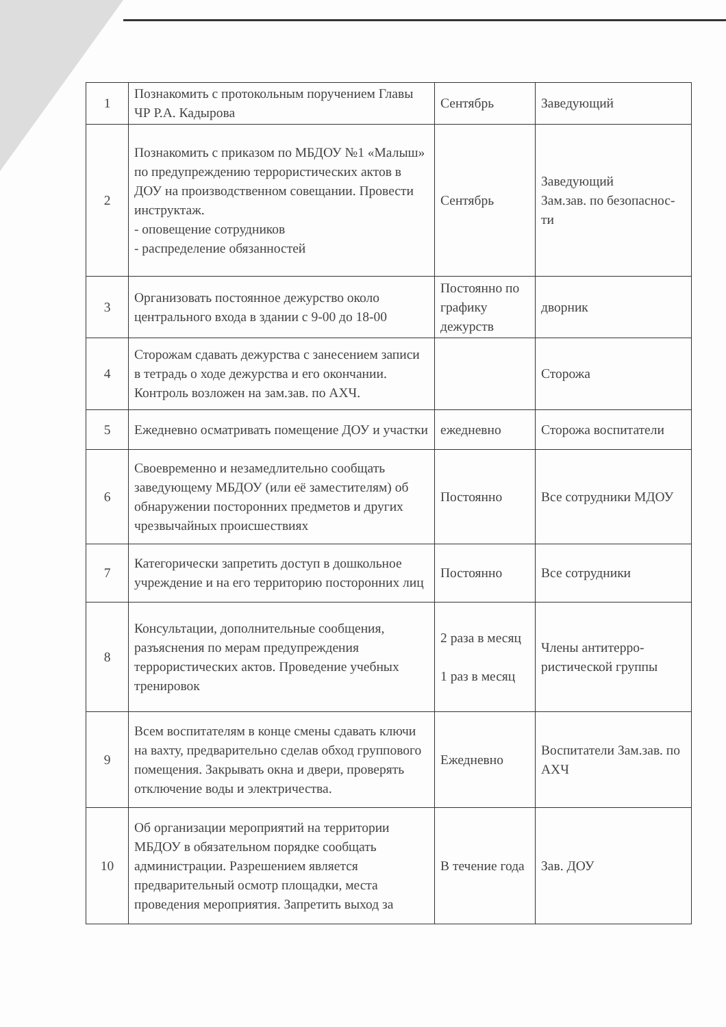| 1 | Познакомить с протокольным поручением Главы ЧР Р.А. Кадырова | Сентябрь | Заведующий |
| 2 | Познакомить с приказом по МБДОУ №1 «Малыш» по предупреждению террористических актов в ДОУ на производственном совещании. Провести инструктаж. - оповещение сотрудников - распределение обязанностей | Сентябрь | Заведующий Зам.зав. по безопаснос-ти |
| 3 | Организовать постоянное дежурство около центрального входа в здании с 9-00 до 18-00 | Постоянно по графику дежурств | дворник |
| 4 | Сторожам сдавать дежурства с занесением записи в тетрадь о ходе дежурства и его окончании. Контроль возложен на зам.зав. по АХЧ. | | Сторожа |
| 5 | Ежедневно осматривать помещение ДОУ и участки | ежедневно | Сторожа воспитатели |
| 6 | Своевременно и незамедлительно сообщать заведующему МБДОУ (или её заместителям) об обнаружении посторонних предметов и других чрезвычайных происшествиях | Постоянно | Все сотрудники МДОУ |
| 7 | Категорически запретить доступ в дошкольное учреждение и на его территорию посторонних лиц | Постоянно | Все сотрудники |
| 8 | Консультации, дополнительные сообщения, разъяснения по мерам предупреждения террористических актов. Проведение учебных тренировок | 2 раза в месяц 1 раз в месяц | Члены антитерро-ристической группы |
| 9 | Всем воспитателям в конце смены сдавать ключи на вахту, предварительно сделав обход группового помещения. Закрывать окна и двери, проверять отключение воды и электричества. | Ежедневно | Воспитатели Зам.зав. по АХЧ |
| 10 | Об организации мероприятий на территории МБДОУ в обязательном порядке сообщать администрации. Разрешением является предварительный осмотр площадки, места проведения мероприятия. Запретить выход за | В течение года | Зав. ДОУ |